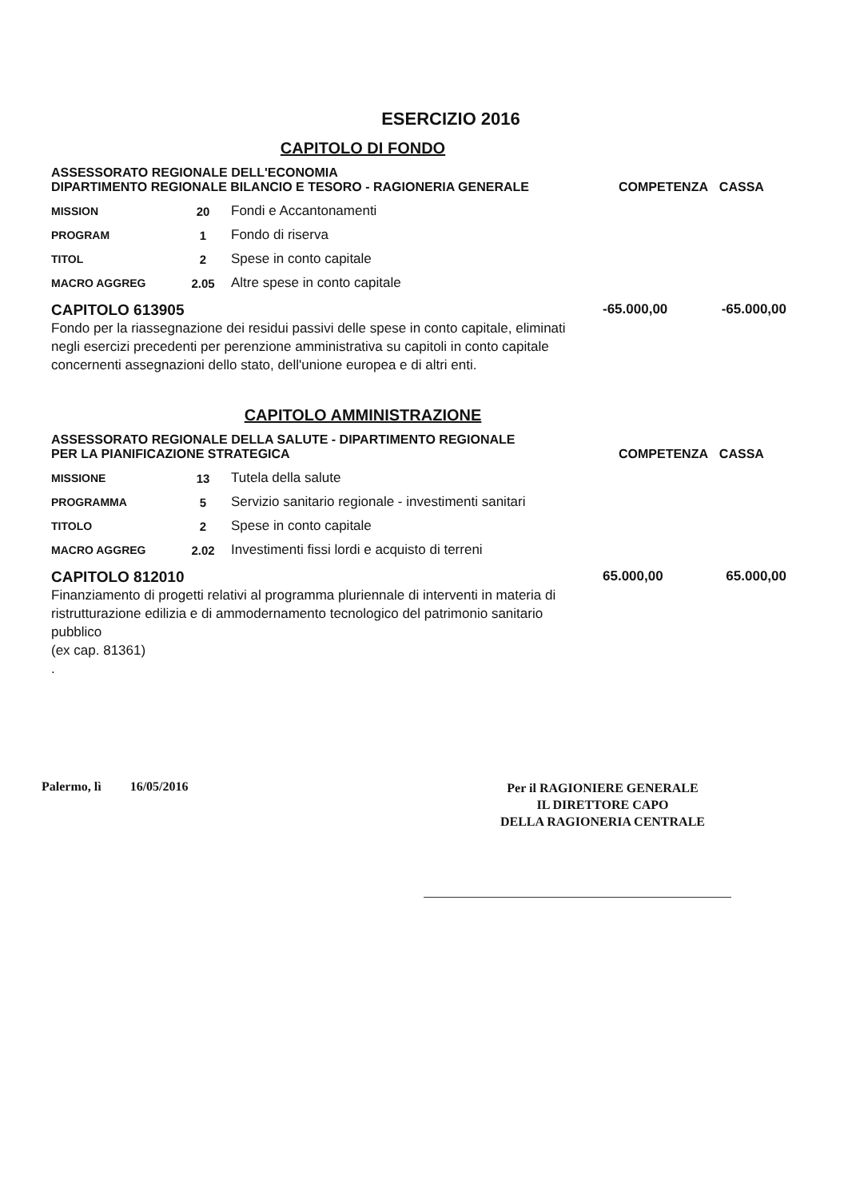ESERCIZIO 2016
CAPITOLO DI FONDO
ASSESSORATO REGIONALE DELL'ECONOMIA
DIPARTIMENTO REGIONALE BILANCIO E TESORO - RAGIONERIA GENERALE
COMPETENZA CASSA
| MISSION | 20 | Fondi e Accantonamenti |
| PROGRAM | 1 | Fondo di riserva |
| TITOL | 2 | Spese in conto capitale |
| MACRO AGGREG | 2.05 | Altre spese in conto capitale |
CAPITOLO 613905 -65.000,00 -65.000,00
Fondo per la riassegnazione dei residui passivi delle spese in conto capitale, eliminati negli esercizi precedenti per perenzione amministrativa su capitoli in conto capitale concernenti assegnazioni dello stato, dell'unione europea e di altri enti.
CAPITOLO AMMINISTRAZIONE
ASSESSORATO REGIONALE DELLA SALUTE - DIPARTIMENTO REGIONALE
PER LA PIANIFICAZIONE STRATEGICA
COMPETENZA CASSA
| MISSIONE | 13 | Tutela della salute |
| PROGRAMMA | 5 | Servizio sanitario regionale - investimenti sanitari |
| TITOLO | 2 | Spese in conto capitale |
| MACRO AGGREG | 2.02 | Investimenti fissi lordi e acquisto di terreni |
CAPITOLO 812010 65.000,00 65.000,00
Finanziamento di progetti relativi al programma pluriennale di interventi in materia di ristrutturazione edilizia e di ammodernamento tecnologico del patrimonio sanitario pubblico
(ex cap. 81361)
.
Palermo, lì 16/05/2016
Per il RAGIONIERE GENERALE
IL DIRETTORE CAPO
DELLA RAGIONERIA CENTRALE